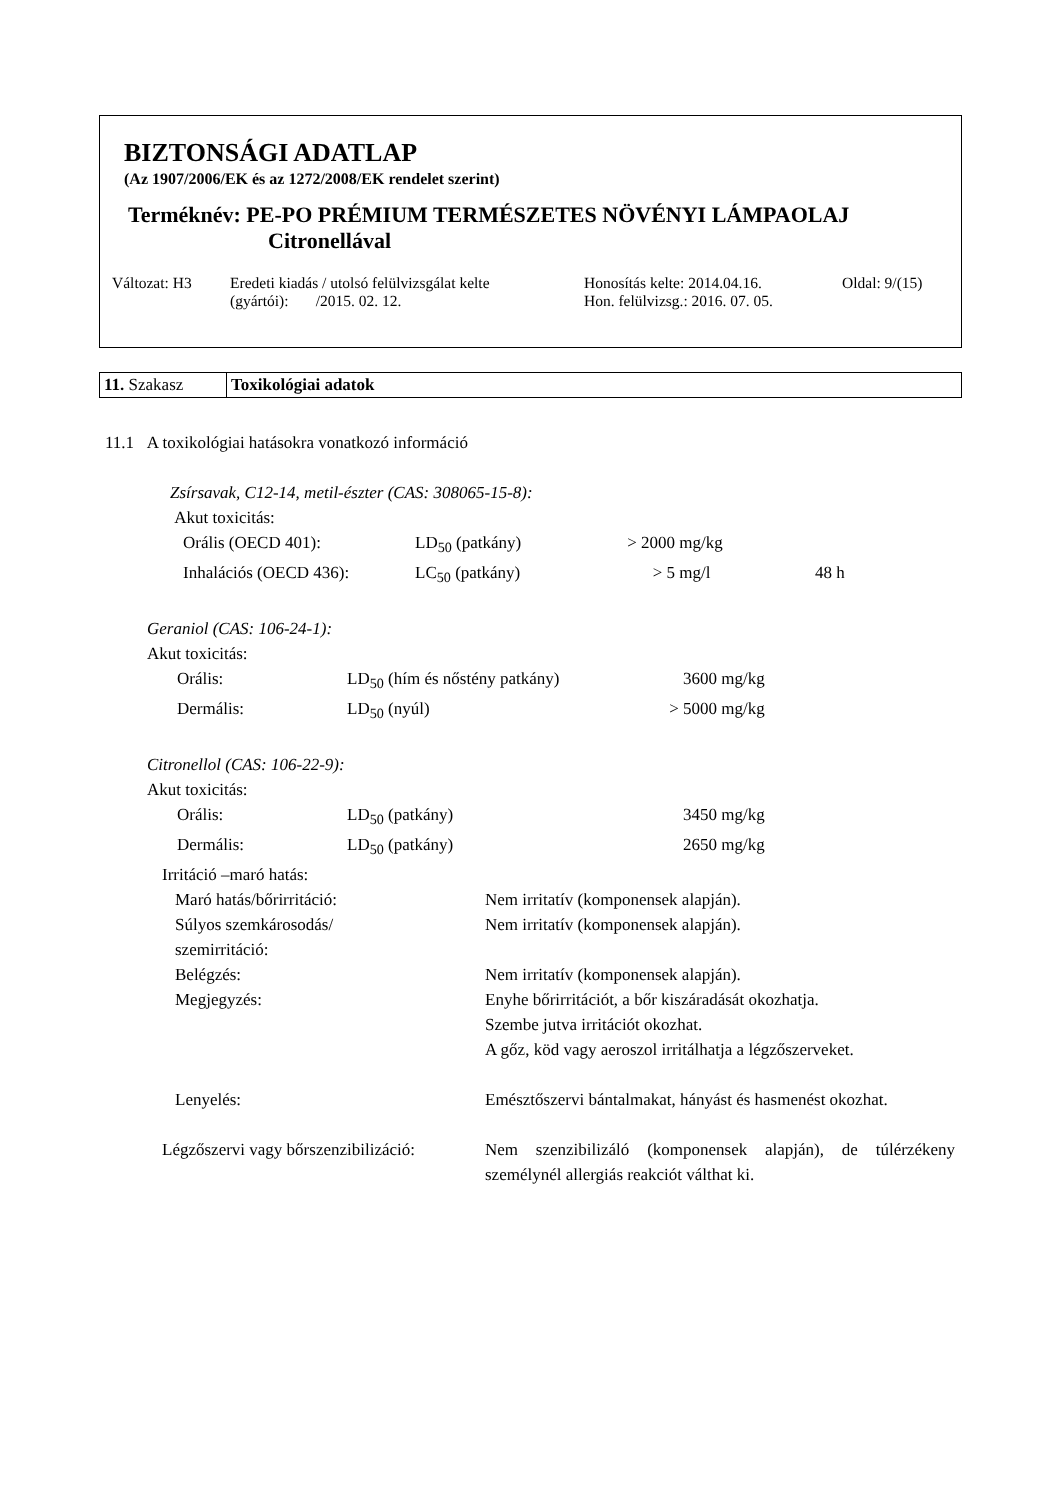BIZTONSÁGI ADATLAP
(Az 1907/2006/EK és az 1272/2008/EK rendelet szerint)
Terméknév: PE-PO PRÉMIUM TERMÉSZETES NÖVÉNYI LÁMPAOLAJ
Citronellával
Változat: H3 Eredeti kiadás / utolsó felülvizsgálat kelte
(gyártói): /2015. 02. 12.
Honosítás kelte: 2014.04.16.
Hon. felülvizsg.: 2016. 07. 05.
Oldal: 9/(15)
| 11. Szakasz | Toxikológiai adatok |
11.1 A toxikológiai hatásokra vonatkozó információ
Zsírsavak, C12-14, metil-észter (CAS: 308065-15-8):
Akut toxicitás:
| Orális (OECD 401): | LD<sub>50</sub> (patkány) | > 2000 | mg/kg | |
| Inhalációs (OECD 436): | LC<sub>50</sub> (patkány) | > 5 | mg/l | 48 h |
Geraniol (CAS: 106-24-1):
Akut toxicitás:
| Orális: | LD<sub>50</sub> (hím és nőstény patkány) | 3600 | mg/kg |
| Dermális: | LD<sub>50</sub> (nyúl) | > 5000 | mg/kg |
Citronellol (CAS: 106-22-9):
Akut toxicitás:
| Orális: | LD<sub>50</sub> (patkány) | 3450 | mg/kg |
| Dermális: | LD<sub>50</sub> (patkány) | 2650 | mg/kg |
Irritáció –maró hatás:
| | Maró hatás/bőrirritáció: | Nem irritatív (komponensek alapján). |
| | Súlyos szemkárosodás/ szemirritáció: | Nem irritatív (komponensek alapján). |
| | Belégzés: | Nem irritatív (komponensek alapján). |
| | Megjegyzés: | Enyhe bőrirritációt, a bőr kiszáradását okozhatja. Szembe jutva irritációt okozhat. A gőz, köd vagy aeroszol irritálhatja a légzőszerveket. |
| | Lenyelés: | Emésztőszervi bántalmakat, hányást és hasmenést okozhat. |
| Légzőszervi vagy bőrszenzibilizáció: | | Nem szenzibilizáló (komponensek alapján), de túlérzékeny személynél allergiás reakciót válthat ki. |